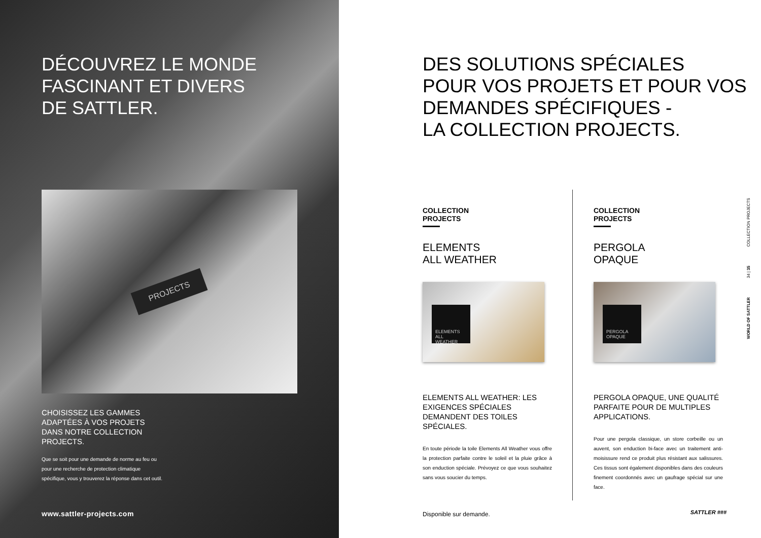DÉCOUVREZ LE MONDE
FASCINANT ET DIVERS
DE SATTLER.
PROJECTS
CHOISISSEZ LES GAMMES ADAPTÉES À VOS PROJETS DANS NOTRE COLLECTION PROJECTS.
Que se soit pour une demande de norme au feu ou pour une recherche de protection climatique spécifique, vous y trouverez la réponse dans cet outil.
www.sattler-projects.com
DES SOLUTIONS SPÉCIALES
POUR VOS PROJETS ET POUR VOS
DEMANDES SPÉCIFIQUES -
LA COLLECTION PROJECTS.
COLLECTION
PROJECTS
ELEMENTS
ALL WEATHER
ELEMENTS ALL WEATHER
ELEMENTS ALL WEATHER: LES EXIGENCES SPÉCIALES DEMANDENT DES TOILES SPÉCIALES.
En toute période la toile Elements All Weather vous offre la protection parfaite contre le soleil et la pluie grâce à son enduction spéciale. Prévoyez ce que vous souhaitez sans vous soucier du temps.
COLLECTION
PROJECTS
PERGOLA
OPAQUE
PERGOLA OPAQUE
PERGOLA OPAQUE, UNE QUALITÉ PARFAITE POUR DE MULTIPLES APPLICATIONS.
Pour une pergola classique, un store corbeille ou un auvent, son enduction bi-face avec un traitement anti-moisissure rend ce produit plus résistant aux salissures. Ces tissus sont également disponibles dans des couleurs finement coordonnés avec un gaufrage spécial sur une face.
WORLD OF SATTLER 34 | 35 COLLECTION PROJECTS
Disponible sur demande. SATTLER ###